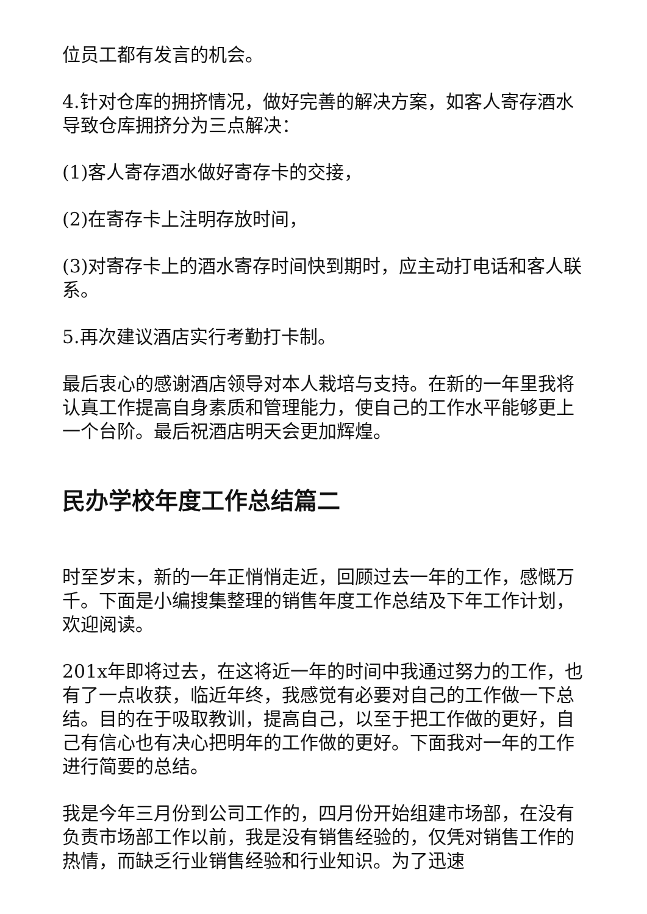位员工都有发言的机会。
4.针对仓库的拥挤情况，做好完善的解决方案，如客人寄存酒水导致仓库拥挤分为三点解决：
(1)客人寄存酒水做好寄存卡的交接，
(2)在寄存卡上注明存放时间，
(3)对寄存卡上的酒水寄存时间快到期时，应主动打电话和客人联系。
5.再次建议酒店实行考勤打卡制。
最后衷心的感谢酒店领导对本人栽培与支持。在新的一年里我将认真工作提高自身素质和管理能力，使自己的工作水平能够更上一个台阶。最后祝酒店明天会更加辉煌。
民办学校年度工作总结篇二
时至岁末，新的一年正悄悄走近，回顾过去一年的工作，感慨万千。下面是小编搜集整理的销售年度工作总结及下年工作计划，欢迎阅读。
201x年即将过去，在这将近一年的时间中我通过努力的工作，也有了一点收获，临近年终，我感觉有必要对自己的工作做一下总结。目的在于吸取教训，提高自己，以至于把工作做的更好，自己有信心也有决心把明年的工作做的更好。下面我对一年的工作进行简要的总结。
我是今年三月份到公司工作的，四月份开始组建市场部，在没有负责市场部工作以前，我是没有销售经验的，仅凭对销售工作的热情，而缺乏行业销售经验和行业知识。为了迅速